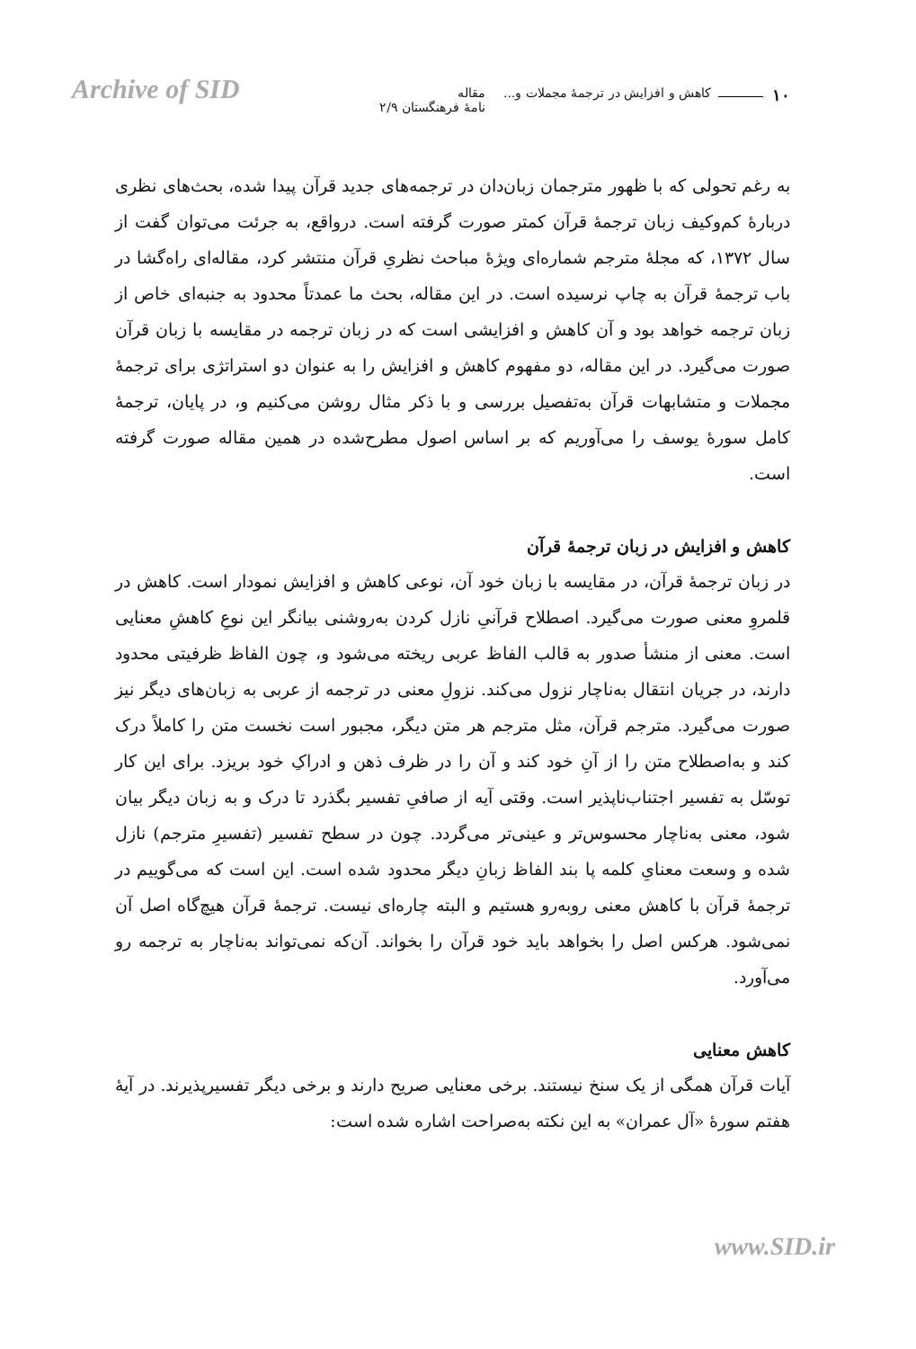Archive of SID
۱۰
کاهش و افزایش در ترجمهٔ مجملات و...
مقاله
نامهٔ فرهنگستان ۲/۹
به رغم تحولی که با ظهور مترجمان زبان‌دان در ترجمه‌های جدید قرآن پیدا شده، بحث‌های نظری دربارهٔ کم‌وکیف زبان ترجمهٔ قرآن کمتر صورت گرفته است. درواقع، به جرئت می‌توان گفت از سال ۱۳۷۲، که مجلهٔ مترجم شماره‌ای ویژهٔ مباحث نظریِ قرآن منتشر کرد، مقاله‌ای راه‌گشا در باب ترجمهٔ قرآن به چاپ نرسیده است. در این مقاله، بحث ما عمدتاً محدود به جنبه‌ای خاص از زبان ترجمه خواهد بود و آن کاهش و افزایشی است که در زبان ترجمه در مقایسه با زبان قرآن صورت می‌گیرد. در این مقاله، دو مفهوم کاهش و افزایش را به عنوان دو استراتژی برای ترجمهٔ مجملات و متشابهات قرآن به‌تفصیل بررسی و با ذکر مثال روشن می‌کنیم و، در پایان، ترجمهٔ کامل سورهٔ یوسف را می‌آوریم که بر اساس اصول مطرح‌شده در همین مقاله صورت گرفته است.
کاهش و افزایش در زبان ترجمهٔ قرآن
در زبان ترجمهٔ قرآن، در مقایسه با زبان خود آن، نوعی کاهش و افزایش نمودار است. کاهش در قلمروِ معنی صورت می‌گیرد. اصطلاح قرآنیِ نازل کردن به‌روشنی بیانگر این نوعِ کاهشِ معنایی است. معنی از منشأ صدور به قالب الفاظ عربی ریخته می‌شود و، چون الفاظ ظرفیتی محدود دارند، در جریان انتقال به‌ناچار نزول می‌کند. نزولِ معنی در ترجمه از عربی به زبان‌های دیگر نیز صورت می‌گیرد. مترجم قرآن، مثل مترجم هر متن دیگر، مجبور است نخست متن را کاملاً درک کند و به‌اصطلاح متن را از آنِ خود کند و آن را در ظرف ذهن و ادراکِ خود بریزد. برای این کار توسّل به تفسیر اجتناب‌ناپذیر است. وقتی آیه از صافیِ تفسیر بگذرد تا درک و به زبان دیگر بیان شود، معنی به‌ناچار محسوس‌تر و عینی‌تر می‌گردد. چون در سطح تفسیر (تفسیرِ مترجم) نازل شده و وسعت معنایِ کلمه پا بند الفاظ زبانِ دیگر محدود شده است. این است که می‌گوییم در ترجمهٔ قرآن با کاهش معنی روبه‌رو هستیم و البته چاره‌ای نیست. ترجمهٔ قرآن هیچ‌گاه اصل آن نمی‌شود. هرکس اصل را بخواهد باید خود قرآن را بخواند. آن‌که نمی‌تواند به‌ناچار به ترجمه رو می‌آورد.
کاهش معنایی
آیات قرآن همگی از یک سنخ نیستند. برخی معنایی صریح دارند و برخی دیگر تفسیرپذیرند. در آیهٔ هفتم سورهٔ «آل عمران» به این نکته به‌صراحت اشاره شده است:
www.SID.ir